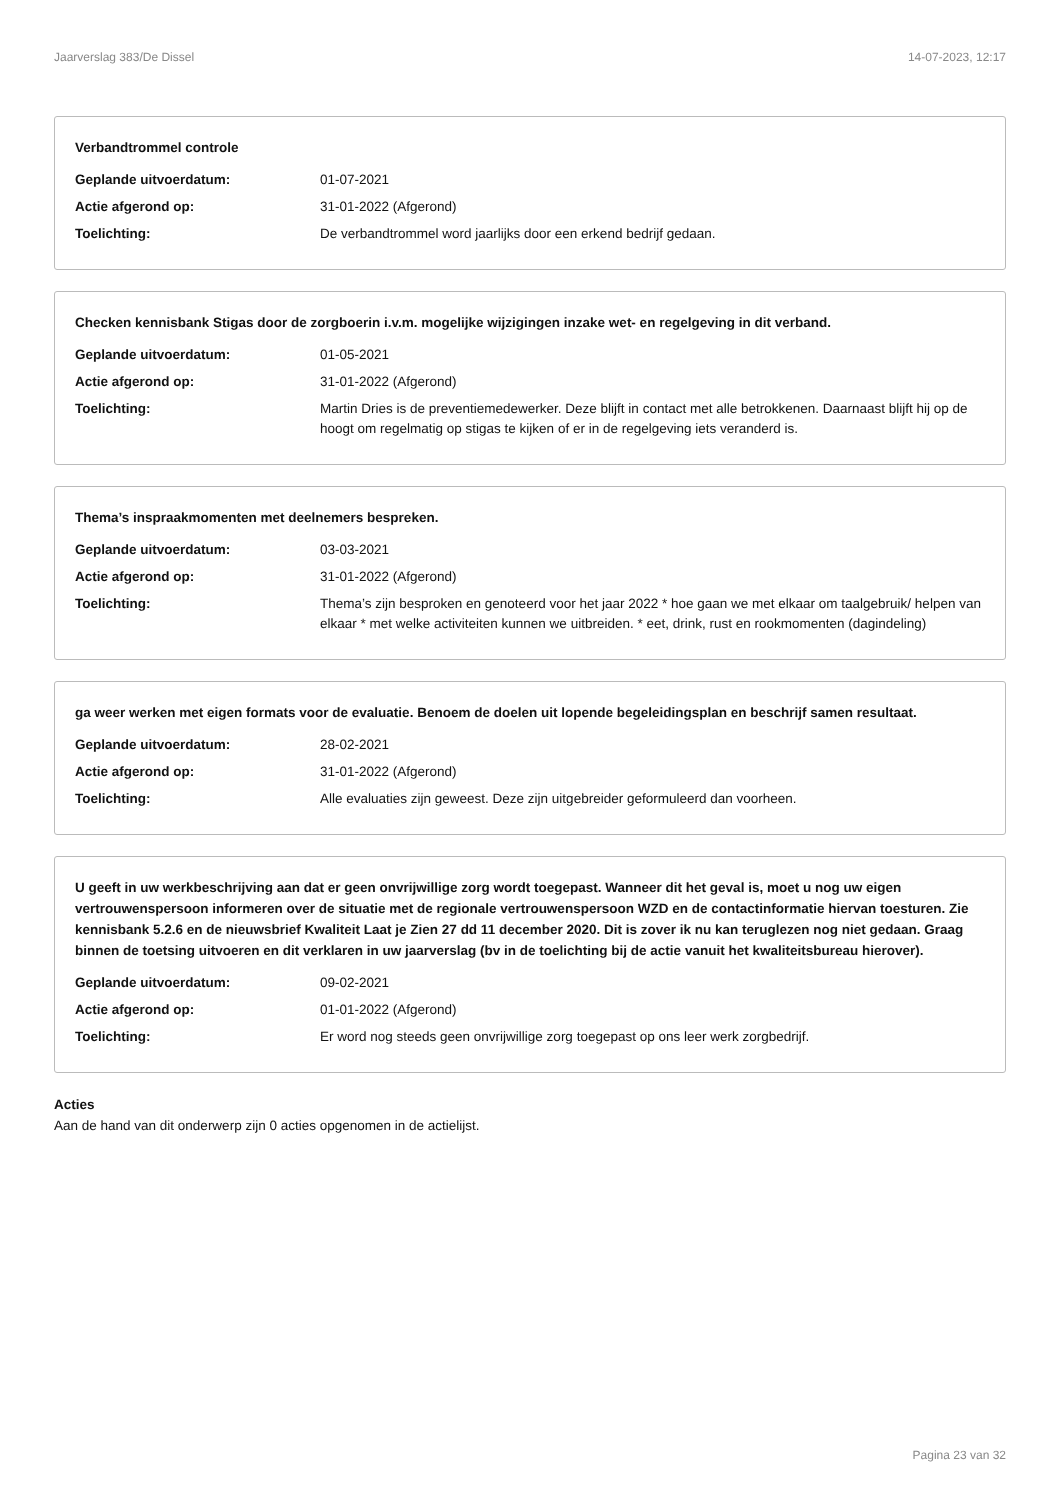Jaarverslag 383/De Dissel 14-07-2023, 12:17
Verbandtrommel controle
Geplande uitvoerdatum: 01-07-2021
Actie afgerond op: 31-01-2022 (Afgerond)
Toelichting: De verbandtrommel word jaarlijks door een erkend bedrijf gedaan.
Checken kennisbank Stigas door de zorgboerin i.v.m. mogelijke wijzigingen inzake wet- en regelgeving in dit verband.
Geplande uitvoerdatum: 01-05-2021
Actie afgerond op: 31-01-2022 (Afgerond)
Toelichting: Martin Dries is de preventiemedewerker. Deze blijft in contact met alle betrokkenen. Daarnaast blijft hij op de hoogt om regelmatig op stigas te kijken of er in de regelgeving iets veranderd is.
Thema’s inspraakmomenten met deelnemers bespreken.
Geplande uitvoerdatum: 03-03-2021
Actie afgerond op: 31-01-2022 (Afgerond)
Toelichting: Thema’s zijn besproken en genoteerd voor het jaar 2022 * hoe gaan we met elkaar om taalgebruik/ helpen van elkaar * met welke activiteiten kunnen we uitbreiden. * eet, drink, rust en rookmomenten (dagindeling)
ga weer werken met eigen formats voor de evaluatie. Benoem de doelen uit lopende begeleidingsplan en beschrijf samen resultaat.
Geplande uitvoerdatum: 28-02-2021
Actie afgerond op: 31-01-2022 (Afgerond)
Toelichting: Alle evaluaties zijn geweest. Deze zijn uitgebreider geformuleerd dan voorheen.
U geeft in uw werkbeschrijving aan dat er geen onvrijwillige zorg wordt toegepast. Wanneer dit het geval is, moet u nog uw eigen vertrouwenspersoon informeren over de situatie met de regionale vertrouwenspersoon WZD en de contactinformatie hiervan toesturen. Zie kennisbank 5.2.6 en de nieuwsbrief Kwaliteit Laat je Zien 27 dd 11 december 2020. Dit is zover ik nu kan teruglezen nog niet gedaan. Graag binnen de toetsing uitvoeren en dit verklaren in uw jaarverslag (bv in de toelichting bij de actie vanuit het kwaliteitsbureau hierover).
Geplande uitvoerdatum: 09-02-2021
Actie afgerond op: 01-01-2022 (Afgerond)
Toelichting: Er word nog steeds geen onvrijwillige zorg toegepast op ons leer werk zorgbedrijf.
Acties
Aan de hand van dit onderwerp zijn 0 acties opgenomen in de actielijst.
Pagina 23 van 32